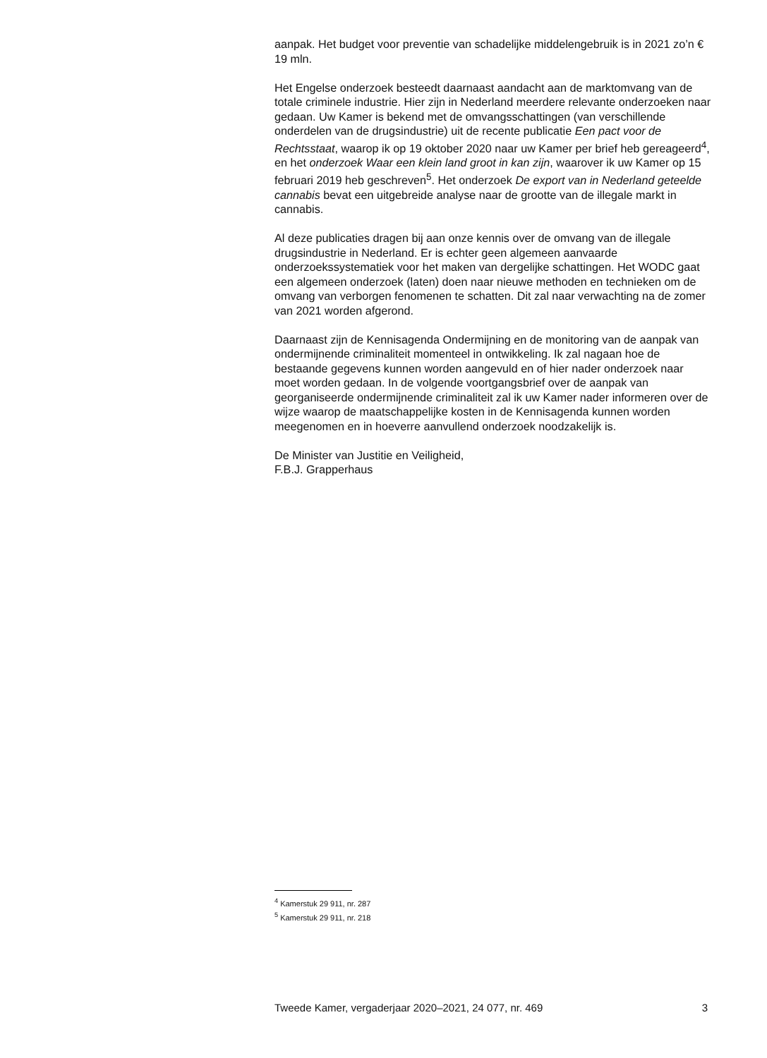aanpak. Het budget voor preventie van schadelijke middelengebruik is in 2021 zo’n € 19 mln.
Het Engelse onderzoek besteedt daarnaast aandacht aan de marktomvang van de totale criminele industrie. Hier zijn in Nederland meerdere relevante onderzoeken naar gedaan. Uw Kamer is bekend met de omvangsschattingen (van verschillende onderdelen van de drugsindustrie) uit de recente publicatie Een pact voor de Rechtsstaat, waarop ik op 19 oktober 2020 naar uw Kamer per brief heb gereageerd<sup>4</sup>, en het onderzoek Waar een klein land groot in kan zijn, waarover ik uw Kamer op 15 februari 2019 heb geschreven<sup>5</sup>. Het onderzoek De export van in Nederland geteelde cannabis bevat een uitgebreide analyse naar de grootte van de illegale markt in cannabis.
Al deze publicaties dragen bij aan onze kennis over de omvang van de illegale drugsindustrie in Nederland. Er is echter geen algemeen aanvaarde onderzoekssystematiek voor het maken van dergelijke schattingen. Het WODC gaat een algemeen onderzoek (laten) doen naar nieuwe methoden en technieken om de omvang van verborgen fenomenen te schatten. Dit zal naar verwachting na de zomer van 2021 worden afgerond.
Daarnaast zijn de Kennisagenda Ondermijning en de monitoring van de aanpak van ondermijnende criminaliteit momenteel in ontwikkeling. Ik zal nagaan hoe de bestaande gegevens kunnen worden aangevuld en of hier nader onderzoek naar moet worden gedaan. In de volgende voortgangsbrief over de aanpak van georganiseerde ondermijnende criminaliteit zal ik uw Kamer nader informeren over de wijze waarop de maatschappelijke kosten in de Kennisagenda kunnen worden meegenomen en in hoeverre aanvullend onderzoek noodzakelijk is.
De Minister van Justitie en Veiligheid,
F.B.J. Grapperhaus
<sup>4</sup> Kamerstuk 29 911, nr. 287
<sup>5</sup> Kamerstuk 29 911, nr. 218
Tweede Kamer, vergaderjaar 2020–2021, 24 077, nr. 469 3